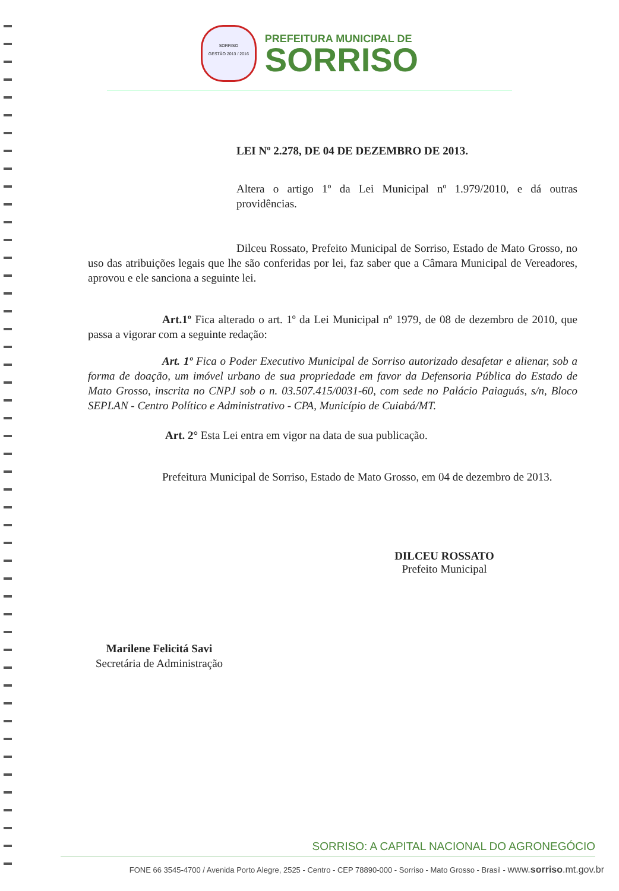SORRISO
GESTÃO 2013 / 2016
PREFEITURA MUNICIPAL DE
SORRISO
LEI Nº 2.278, DE 04 DE DEZEMBRO DE 2013.
Altera o artigo 1º da Lei Municipal nº 1.979/2010, e dá outras providências.
Dilceu Rossato, Prefeito Municipal de Sorriso, Estado de Mato Grosso, no uso das atribuições legais que lhe são conferidas por lei, faz saber que a Câmara Municipal de Vereadores, aprovou e ele sanciona a seguinte lei.
Art.1º Fica alterado o art. 1º da Lei Municipal nº 1979, de 08 de dezembro de 2010, que passa a vigorar com a seguinte redação:
Art. 1º Fica o Poder Executivo Municipal de Sorriso autorizado desafetar e alienar, sob a forma de doação, um imóvel urbano de sua propriedade em favor da Defensoria Pública do Estado de Mato Grosso, inscrita no CNPJ sob o n. 03.507.415/0031-60, com sede no Palácio Paiaguás, s/n, Bloco SEPLAN - Centro Político e Administrativo - CPA, Município de Cuiabá/MT.
Art. 2° Esta Lei entra em vigor na data de sua publicação.
Prefeitura Municipal de Sorriso, Estado de Mato Grosso, em 04 de dezembro de 2013.
DILCEU ROSSATO
Prefeito Municipal
Marilene Felicitá Savi
Secretária de Administração
SORRISO: A CAPITAL NACIONAL DO AGRONEGÓCIO
FONE 66 3545-4700 / Avenida Porto Alegre, 2525 - Centro - CEP 78890-000 - Sorriso - Mato Grosso - Brasil - www.sorriso.mt.gov.br